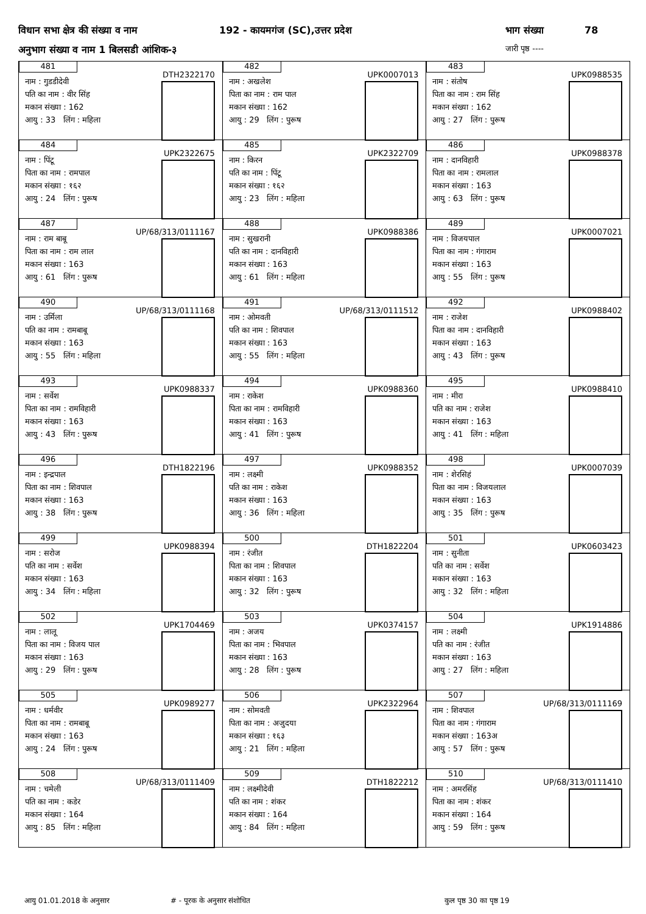विधान सभा क्षेत्र की संख्या व नाम 192 - कायमगंज (SC),उत्तर प्रदेश भाग संख्या 78
अनुभाग संख्या व नाम 1 बिलसडी आंशिक-३ जारी पृष्ठ ----
| 481 DTH2322170 नाम : गुडडीदेवी पति का नाम : वीर सिंह मकान संख्या : 162 आयु : 33 लिंग : महिला | 482 UPK0007013 नाम : अखलेश पिता का नाम : राम पाल मकान संख्या : 162 आयु : 29 लिंग : पुरूष | 483 UPK0988535 नाम : संतोष पिता का नाम : राम सिंह मकान संख्या : 162 आयु : 27 लिंग : पुरूष |
| 484 UPK2322675 नाम : पिंटू पिता का नाम : रामपाल मकान संख्या : १६२ आयु : 24 लिंग : पुरूष | 485 UPK2322709 नाम : किरन पति का नाम : पिंटू मकान संख्या : १६२ आयु : 23 लिंग : महिला | 486 UPK0988378 नाम : दानविहारी पिता का नाम : रामलाल मकान संख्या : 163 आयु : 63 लिंग : पुरूष |
| 487 UP/68/313/0111167 नाम : राम बाबू पिता का नाम : राम लाल मकान संख्या : 163 आयु : 61 लिंग : पुरूष | 488 UPK0988386 नाम : सुखरानी पति का नाम : दानविहारी मकान संख्या : 163 आयु : 61 लिंग : महिला | 489 UPK0007021 नाम : विजयपाल पिता का नाम : गंगाराम मकान संख्या : 163 आयु : 55 लिंग : पुरूष |
| 490 UP/68/313/0111168 नाम : उर्मिला पति का नाम : रामबाबू मकान संख्या : 163 आयु : 55 लिंग : महिला | 491 UP/68/313/0111512 नाम : ओमवती पति का नाम : शिवपाल मकान संख्या : 163 आयु : 55 लिंग : महिला | 492 UPK0988402 नाम : राजेश पिता का नाम : दानविहारी मकान संख्या : 163 आयु : 43 लिंग : पुरूष |
| 493 UPK0988337 नाम : सर्वेश पिता का नाम : रामविहारी मकान संख्या : 163 आयु : 43 लिंग : पुरूष | 494 UPK0988360 नाम : राकेश पिता का नाम : रामविहारी मकान संख्या : 163 आयु : 41 लिंग : पुरूष | 495 UPK0988410 नाम : मीरा पति का नाम : राजेश मकान संख्या : 163 आयु : 41 लिंग : महिला |
| 496 DTH1822196 नाम : इन्द्रपाल पिता का नाम : शिवपाल मकान संख्या : 163 आयु : 38 लिंग : पुरूष | 497 UPK0988352 नाम : लक्ष्मी पति का नाम : राकेश मकान संख्या : 163 आयु : 36 लिंग : महिला | 498 UPK0007039 नाम : शेरसिहं पिता का नाम : विजयलाल मकान संख्या : 163 आयु : 35 लिंग : पुरूष |
| 499 UPK0988394 नाम : सरोज पति का नाम : सर्वेश मकान संख्या : 163 आयु : 34 लिंग : महिला | 500 DTH1822204 नाम : रंजीत पिता का नाम : शिवपाल मकान संख्या : 163 आयु : 32 लिंग : पुरूष | 501 UPK0603423 नाम : सुनीता पति का नाम : सर्वेश मकान संख्या : 163 आयु : 32 लिंग : महिला |
| 502 UPK1704469 नाम : लालू पिता का नाम : विजय पाल मकान संख्या : 163 आयु : 29 लिंग : पुरूष | 503 UPK0374157 नाम : अजय पिता का नाम : भिवपाल मकान संख्या : 163 आयु : 28 लिंग : पुरूष | 504 UPK1914886 नाम : लक्ष्मी पति का नाम : रंजीत मकान संख्या : 163 आयु : 27 लिंग : महिला |
| 505 UPK0989277 नाम : धर्मवीर पिता का नाम : रामबाबू मकान संख्या : 163 आयु : 24 लिंग : पुरूष | 506 UPK2322964 नाम : सोमवती पिता का नाम : अजुदया मकान संख्या : १६३ आयु : 21 लिंग : महिला | 507 UP/68/313/0111169 नाम : शिवपाल पिता का नाम : गंगाराम मकान संख्या : 163अ आयु : 57 लिंग : पुरूष |
| 508 UP/68/313/0111409 नाम : चमेली पति का नाम : कडेर मकान संख्या : 164 आयु : 85 लिंग : महिला | 509 DTH1822212 नाम : लक्ष्मीदेवी पति का नाम : शंकर मकान संख्या : 164 आयु : 84 लिंग : महिला | 510 UP/68/313/0111410 नाम : अमरसिंह पिता का नाम : शंकर मकान संख्या : 164 आयु : 59 लिंग : पुरूष |
आयु 01.01.2018 के अनुसार # - पूरक के अनुसार संशोधित कुल पृष्ठ 30 का पृष्ठ 19